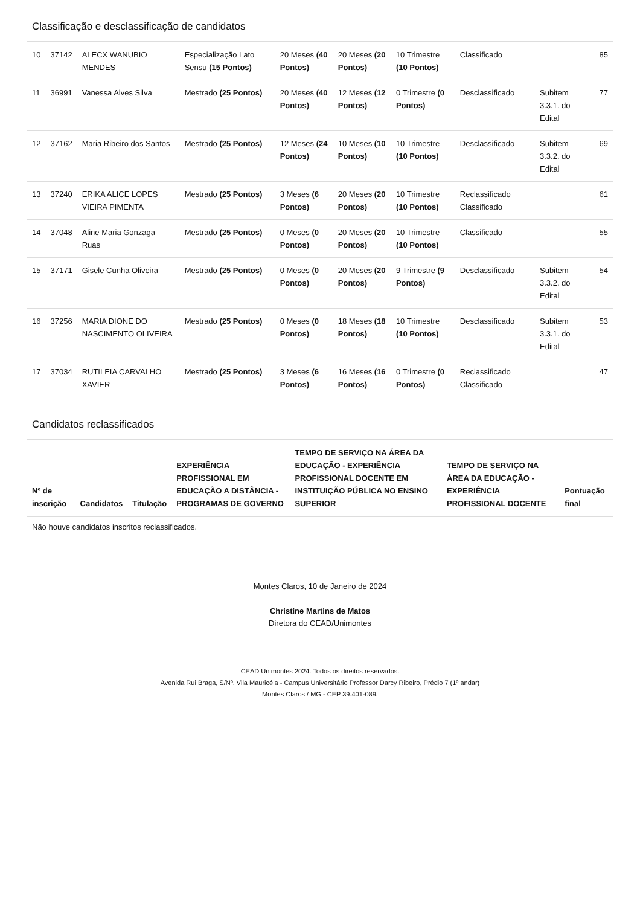Classificação e desclassificação de candidatos
| 10 | 37142 | ALECX WANUBIO MENDES | Especialização Lato Sensu (15 Pontos) | 20 Meses (40 Pontos) | 20 Meses (20 Pontos) | 10 Trimestre (10 Pontos) | Classificado | | 85 |
| 11 | 36991 | Vanessa Alves Silva | Mestrado (25 Pontos) | 20 Meses (40 Pontos) | 12 Meses (12 Pontos) | 0 Trimestre (0 Pontos) | Desclassificado | Subitem 3.3.1. do Edital | 77 |
| 12 | 37162 | Maria Ribeiro dos Santos | Mestrado (25 Pontos) | 12 Meses (24 Pontos) | 10 Meses (10 Pontos) | 10 Trimestre (10 Pontos) | Desclassificado | Subitem 3.3.2. do Edital | 69 |
| 13 | 37240 | ERIKA ALICE LOPES VIEIRA PIMENTA | Mestrado (25 Pontos) | 3 Meses (6 Pontos) | 20 Meses (20 Pontos) | 10 Trimestre (10 Pontos) | Reclassificado Classificado | | 61 |
| 14 | 37048 | Aline Maria Gonzaga Ruas | Mestrado (25 Pontos) | 0 Meses (0 Pontos) | 20 Meses (20 Pontos) | 10 Trimestre (10 Pontos) | Classificado | | 55 |
| 15 | 37171 | Gisele Cunha Oliveira | Mestrado (25 Pontos) | 0 Meses (0 Pontos) | 20 Meses (20 Pontos) | 9 Trimestre (9 Pontos) | Desclassificado | Subitem 3.3.2. do Edital | 54 |
| 16 | 37256 | MARIA DIONE DO NASCIMENTO OLIVEIRA | Mestrado (25 Pontos) | 0 Meses (0 Pontos) | 18 Meses (18 Pontos) | 10 Trimestre (10 Pontos) | Desclassificado | Subitem 3.3.1. do Edital | 53 |
| 17 | 37034 | RUTILEIA CARVALHO XAVIER | Mestrado (25 Pontos) | 3 Meses (6 Pontos) | 16 Meses (16 Pontos) | 0 Trimestre (0 Pontos) | Reclassificado Classificado | | 47 |
Candidatos reclassificados
| Nº de inscrição | Candidatos | Titulação | EXPERIÊNCIA PROFISSIONAL EM EDUCAÇÃO A DISTÂNCIA - PROGRAMAS DE GOVERNO | TEMPO DE SERVIÇO NA ÁREA DA EDUCAÇÃO - EXPERIÊNCIA PROFISSIONAL DOCENTE EM INSTITUIÇÃO PÚBLICA NO ENSINO SUPERIOR | TEMPO DE SERVIÇO NA ÁREA DA EDUCAÇÃO - EXPERIÊNCIA PROFISSIONAL DOCENTE | Pontuação final |
| --- | --- | --- | --- | --- | --- | --- |
| Não houve candidatos inscritos reclassificados. | | | | | | |
Montes Claros, 10 de Janeiro de 2024
Christine Martins de Matos
Diretora do CEAD/Unimontes
CEAD Unimontes 2024. Todos os direitos reservados.
Avenida Rui Braga, S/Nº, Vila Mauricéia - Campus Universitário Professor Darcy Ribeiro, Prédio 7 (1º andar)
Montes Claros / MG - CEP 39.401-089.